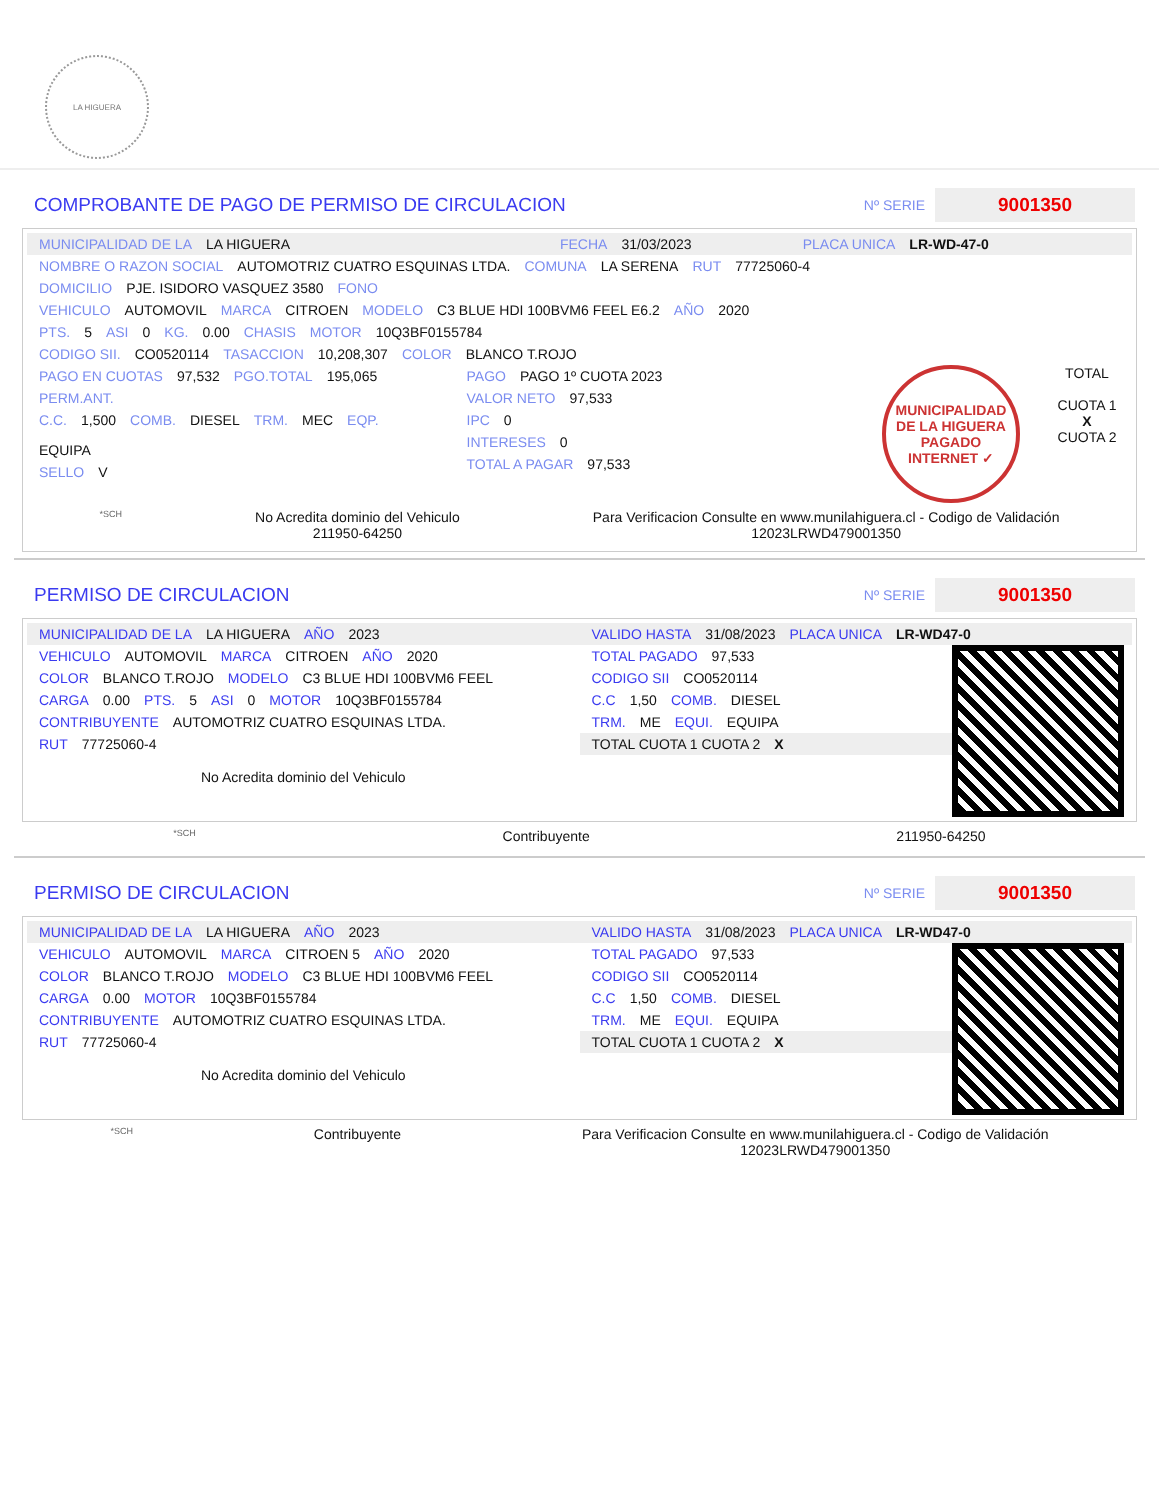LA HIGUERA
COMPROBANTE DE PAGO DE PERMISO DE CIRCULACION
Nº SERIE 9001350
MUNICIPALIDAD DE LA LA HIGUERA FECHA 31/03/2023 PLACA UNICA LR-WD-47-0
NOMBRE O RAZON SOCIAL AUTOMOTRIZ CUATRO ESQUINAS LTDA. COMUNA LA SERENA RUT 77725060-4
DOMICILIO PJE. ISIDORO VASQUEZ 3580 FONO
VEHICULO AUTOMOVIL MARCA CITROEN MODELO C3 BLUE HDI 100BVM6 FEEL E6.2 AÑO 2020
PTS. 5 ASI 0 KG. 0.00 CHASIS MOTOR 10Q3BF0155784
CODIGO SII. CO0520114 TASACCION 10,208,307 COLOR BLANCO T.ROJO
PAGO EN CUOTAS 97,532 PGO.TOTAL 195,065
PERM.ANT.
C.C. 1,500 COMB. DIESEL TRM. MEC EQP. EQUIPA
SELLO V
PAGO PAGO 1º CUOTA 2023
VALOR NETO 97,533
IPC 0
INTERESES 0
TOTAL A PAGAR 97,533
MUNICIPALIDAD DE LA HIGUERA
PAGADO INTERNET ✓
TOTAL
CUOTA 1
X
CUOTA 2
*SCH
No Acredita dominio del Vehiculo
211950-64250
Para Verificacion Consulte en www.munilahiguera.cl - Codigo de Validación
12023LRWD479001350
PERMISO DE CIRCULACION
Nº SERIE 9001350
MUNICIPALIDAD DE LA LA HIGUERA AÑO 2023
VEHICULO AUTOMOVIL MARCA CITROEN AÑO 2020
COLOR BLANCO T.ROJO MODELO C3 BLUE HDI 100BVM6 FEEL
CARGA 0.00 PTS. 5 ASI 0 MOTOR 10Q3BF0155784
CONTRIBUYENTE AUTOMOTRIZ CUATRO ESQUINAS LTDA.
RUT 77725060-4
No Acredita dominio del Vehiculo
VALIDO HASTA 31/08/2023 PLACA UNICA LR-WD47-0
TOTAL PAGADO 97,533
CODIGO SII CO0520114
C.C 1,50 COMB. DIESEL
TRM. ME EQUI. EQUIPA
TOTAL CUOTA 1 CUOTA 2 X
*SCH
Contribuyente 211950-64250
PERMISO DE CIRCULACION
Nº SERIE 9001350
MUNICIPALIDAD DE LA LA HIGUERA AÑO 2023
VEHICULO AUTOMOVIL MARCA CITROEN 5 AÑO 2020
COLOR BLANCO T.ROJO MODELO C3 BLUE HDI 100BVM6 FEEL
CARGA 0.00 MOTOR 10Q3BF0155784
CONTRIBUYENTE AUTOMOTRIZ CUATRO ESQUINAS LTDA.
RUT 77725060-4
No Acredita dominio del Vehiculo
VALIDO HASTA 31/08/2023 PLACA UNICA LR-WD47-0
TOTAL PAGADO 97,533
CODIGO SII CO0520114
C.C 1,50 COMB. DIESEL
TRM. ME EQUI. EQUIPA
TOTAL CUOTA 1 CUOTA 2 X
*SCH
Contribuyente Para Verificacion Consulte en www.munilahiguera.cl - Codigo de Validación
12023LRWD479001350